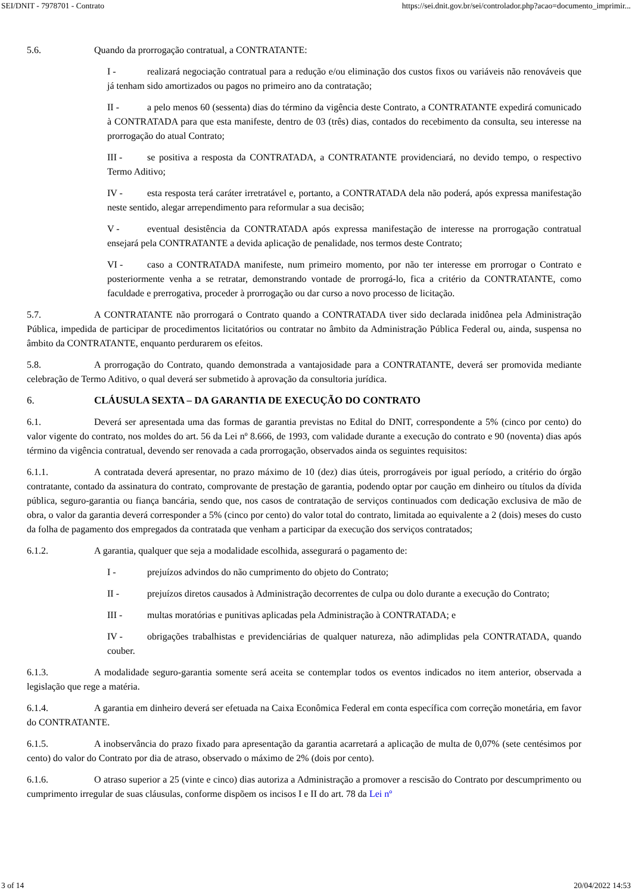SEI/DNIT - 7978701 - Contrato https://sei.dnit.gov.br/sei/controlador.php?acao=documento_imprimir...
5.6. Quando da prorrogação contratual, a CONTRATANTE:
I - realizará negociação contratual para a redução e/ou eliminação dos custos fixos ou variáveis não renováveis que já tenham sido amortizados ou pagos no primeiro ano da contratação;
II - a pelo menos 60 (sessenta) dias do término da vigência deste Contrato, a CONTRATANTE expedirá comunicado à CONTRATADA para que esta manifeste, dentro de 03 (três) dias, contados do recebimento da consulta, seu interesse na prorrogação do atual Contrato;
III - se positiva a resposta da CONTRATADA, a CONTRATANTE providenciará, no devido tempo, o respectivo Termo Aditivo;
IV - esta resposta terá caráter irretratável e, portanto, a CONTRATADA dela não poderá, após expressa manifestação neste sentido, alegar arrependimento para reformular a sua decisão;
V - eventual desistência da CONTRATADA após expressa manifestação de interesse na prorrogação contratual ensejará pela CONTRATANTE a devida aplicação de penalidade, nos termos deste Contrato;
VI - caso a CONTRATADA manifeste, num primeiro momento, por não ter interesse em prorrogar o Contrato e posteriormente venha a se retratar, demonstrando vontade de prorrogá-lo, fica a critério da CONTRATANTE, como faculdade e prerrogativa, proceder à prorrogação ou dar curso a novo processo de licitação.
5.7. A CONTRATANTE não prorrogará o Contrato quando a CONTRATADA tiver sido declarada inidônea pela Administração Pública, impedida de participar de procedimentos licitatórios ou contratar no âmbito da Administração Pública Federal ou, ainda, suspensa no âmbito da CONTRATANTE, enquanto perdurarem os efeitos.
5.8. A prorrogação do Contrato, quando demonstrada a vantajosidade para a CONTRATANTE, deverá ser promovida mediante celebração de Termo Aditivo, o qual deverá ser submetido à aprovação da consultoria jurídica.
6. CLÁUSULA SEXTA – DA GARANTIA DE EXECUÇÃO DO CONTRATO
6.1. Deverá ser apresentada uma das formas de garantia previstas no Edital do DNIT, correspondente a 5% (cinco por cento) do valor vigente do contrato, nos moldes do art. 56 da Lei nº 8.666, de 1993, com validade durante a execução do contrato e 90 (noventa) dias após término da vigência contratual, devendo ser renovada a cada prorrogação, observados ainda os seguintes requisitos:
6.1.1. A contratada deverá apresentar, no prazo máximo de 10 (dez) dias úteis, prorrogáveis por igual período, a critério do órgão contratante, contado da assinatura do contrato, comprovante de prestação de garantia, podendo optar por caução em dinheiro ou títulos da dívida pública, seguro-garantia ou fiança bancária, sendo que, nos casos de contratação de serviços continuados com dedicação exclusiva de mão de obra, o valor da garantia deverá corresponder a 5% (cinco por cento) do valor total do contrato, limitada ao equivalente a 2 (dois) meses do custo da folha de pagamento dos empregados da contratada que venham a participar da execução dos serviços contratados;
6.1.2. A garantia, qualquer que seja a modalidade escolhida, assegurará o pagamento de:
I - prejuízos advindos do não cumprimento do objeto do Contrato;
II - prejuízos diretos causados à Administração decorrentes de culpa ou dolo durante a execução do Contrato;
III - multas moratórias e punitivas aplicadas pela Administração à CONTRATADA; e
IV - obrigações trabalhistas e previdenciárias de qualquer natureza, não adimplidas pela CONTRATADA, quando couber.
6.1.3. A modalidade seguro-garantia somente será aceita se contemplar todos os eventos indicados no item anterior, observada a legislação que rege a matéria.
6.1.4. A garantia em dinheiro deverá ser efetuada na Caixa Econômica Federal em conta específica com correção monetária, em favor do CONTRATANTE.
6.1.5. A inobservância do prazo fixado para apresentação da garantia acarretará a aplicação de multa de 0,07% (sete centésimos por cento) do valor do Contrato por dia de atraso, observado o máximo de 2% (dois por cento).
6.1.6. O atraso superior a 25 (vinte e cinco) dias autoriza a Administração a promover a rescisão do Contrato por descumprimento ou cumprimento irregular de suas cláusulas, conforme dispõem os incisos I e II do art. 78 da Lei nº
3 of 14 20/04/2022 14:53